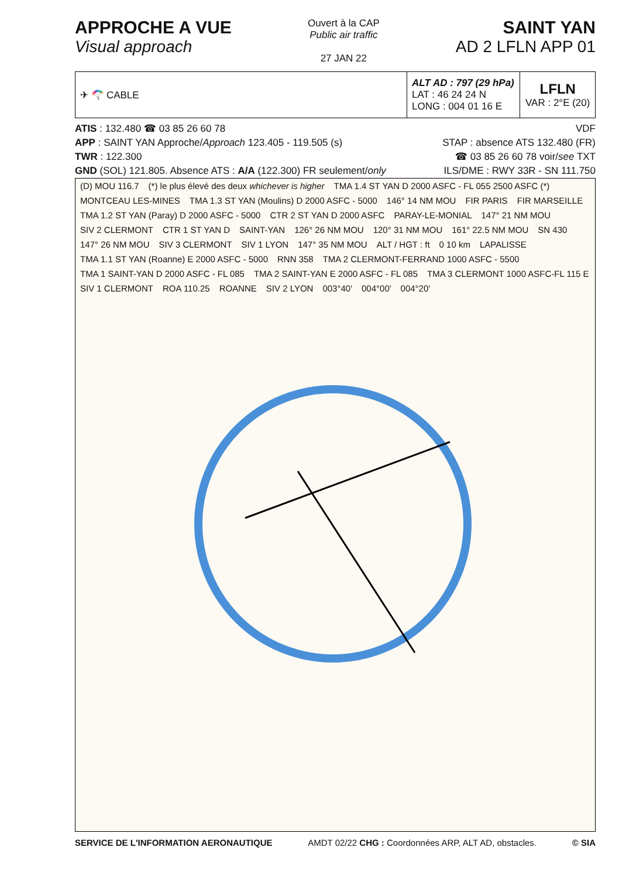APPROCHE A VUE
Visual approach
Ouvert à la CAP
Public air traffic
27 JAN 22
SAINT YAN
AD 2 LFLN APP 01
| ✈ 🪂 CABLE | ALT AD : 797 (29 hPa) LAT : 46 24 24 N LONG : 004 01 16 E | LFLN VAR : 2°E (20) |
ATIS : 132.480 ☎ 03 85 26 60 78
APP : SAINT YAN Approche/Approach 123.405 - 119.505 (s)
TWR : 122.300
GND (SOL) 121.805. Absence ATS : A/A (122.300) FR seulement/only
VDF
STAP : absence ATS 132.480 (FR)
☎ 03 85 26 60 78 voir/see TXT
ILS/DME : RWY 33R - SN 111.750
(D) MOU 116.7
(*) le plus élevé des deux whichever is higher
TMA 1.4 ST YAN D 2000 ASFC - FL 055 2500 ASFC (*)
MONTCEAU LES-MINES
TMA 1.3 ST YAN (Moulins) D 2000 ASFC - 5000
146° 14 NM MOU FIR PARIS FIR MARSEILLE
TMA 1.2 ST YAN (Paray) D 2000 ASFC - 5000
CTR 2 ST YAN D 2000 ASFC PARAY-LE-MONIAL 147° 21 NM MOU SIV 2 CLERMONT CTR 1 ST YAN D SAINT-YAN 126° 26 NM MOU 120° 31 NM MOU 161° 22.5 NM MOU SN 430 147° 26 NM MOU SIV 3 CLERMONT SIV 1 LYON 147° 35 NM MOU ALT / HGT : ft 0 10 km LAPALISSE
TMA 1.1 ST YAN (Roanne) E 2000 ASFC - 5000
RNN 358
TMA 2 CLERMONT-FERRAND 1000 ASFC - 5500
TMA 1 SAINT-YAN D 2000 ASFC - FL 085
TMA 2 SAINT-YAN E 2000 ASFC - FL 085
TMA 3 CLERMONT 1000 ASFC-FL 115 E
SIV 1 CLERMONT ROA 110.25 ROANNE SIV 2 LYON 003°40' 004°00' 004°20'
SERVICE DE L'INFORMATION AERONAUTIQUE
AMDT 02/22 CHG : Coordonnées ARP, ALT AD, obstacles.
© SIA